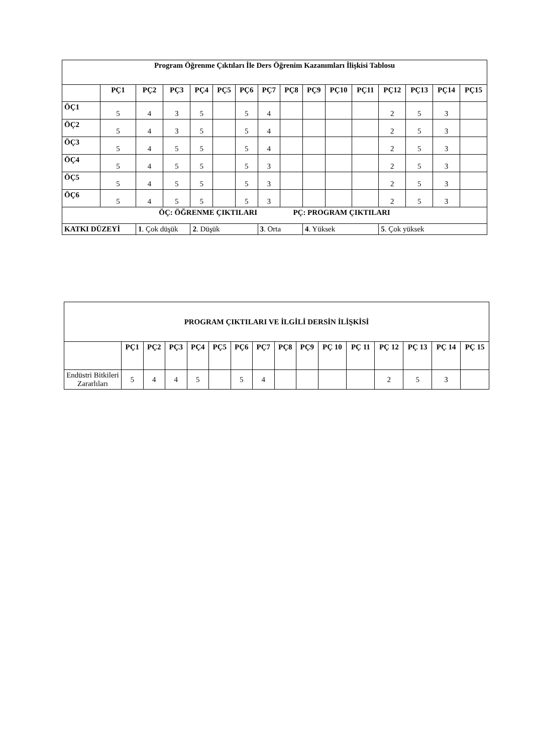| Program Öğrenme Çıktıları İle Ders Öğrenim Kazanımları İlişkisi Tablosu | | | | | | | | | | | | | | | |
| --- | --- | --- | --- | --- | --- | --- | --- | --- | --- | --- | --- | --- | --- | --- | --- |
| | PÇ1 | PÇ2 | PÇ3 | PÇ4 | PÇ5 | PÇ6 | PÇ7 | PÇ8 | PÇ9 | PÇ10 | PÇ11 | PÇ12 | PÇ13 | PÇ14 | PÇ15 |
| ÖÇ1 | 5 | 4 | 3 | 5 | | 5 | 4 | | | | | 2 | 5 | 3 | |
| ÖÇ2 | 5 | 4 | 3 | 5 | | 5 | 4 | | | | | 2 | 5 | 3 | |
| ÖÇ3 | 5 | 4 | 5 | 5 | | 5 | 4 | | | | | 2 | 5 | 3 | |
| ÖÇ4 | 5 | 4 | 5 | 5 | | 5 | 3 | | | | | 2 | 5 | 3 | |
| ÖÇ5 | 5 | 4 | 5 | 5 | | 5 | 3 | | | | | 2 | 5 | 3 | |
| ÖÇ6 | 5 | 4 | 5 | 5 | | 5 | 3 | | | | | 2 | 5 | 3 | |
| ÖÇ: ÖĞRENME ÇIKTILARI PÇ: PROGRAM ÇIKTILARI | | | | | | | | | | | | | | | |
| KATKI DÜZEYİ | | 1 . Çok düşük | | 2 . Düşük | | | 3 . Orta | | 4 . Yüksek | | | 5 . Çok yüksek | | | |
| PROGRAM ÇIKTILARI VE İLGİLİ DERSİN İLİŞKİSİ | | | | | | | | | | | | | | | |
| --- | --- | --- | --- | --- | --- | --- | --- | --- | --- | --- | --- | --- | --- | --- | --- |
| | PÇ1 | PÇ2 | PÇ3 | PÇ4 | PÇ5 | PÇ6 | PÇ7 | PÇ8 | PÇ9 | PÇ 10 | PÇ 11 | PÇ 12 | PÇ 13 | PÇ 14 | PÇ 15 |
| Endüstri Bitkileri Zararlıları | 5 | 4 | 4 | 5 | | 5 | 4 | | | | | 2 | 5 | 3 | |